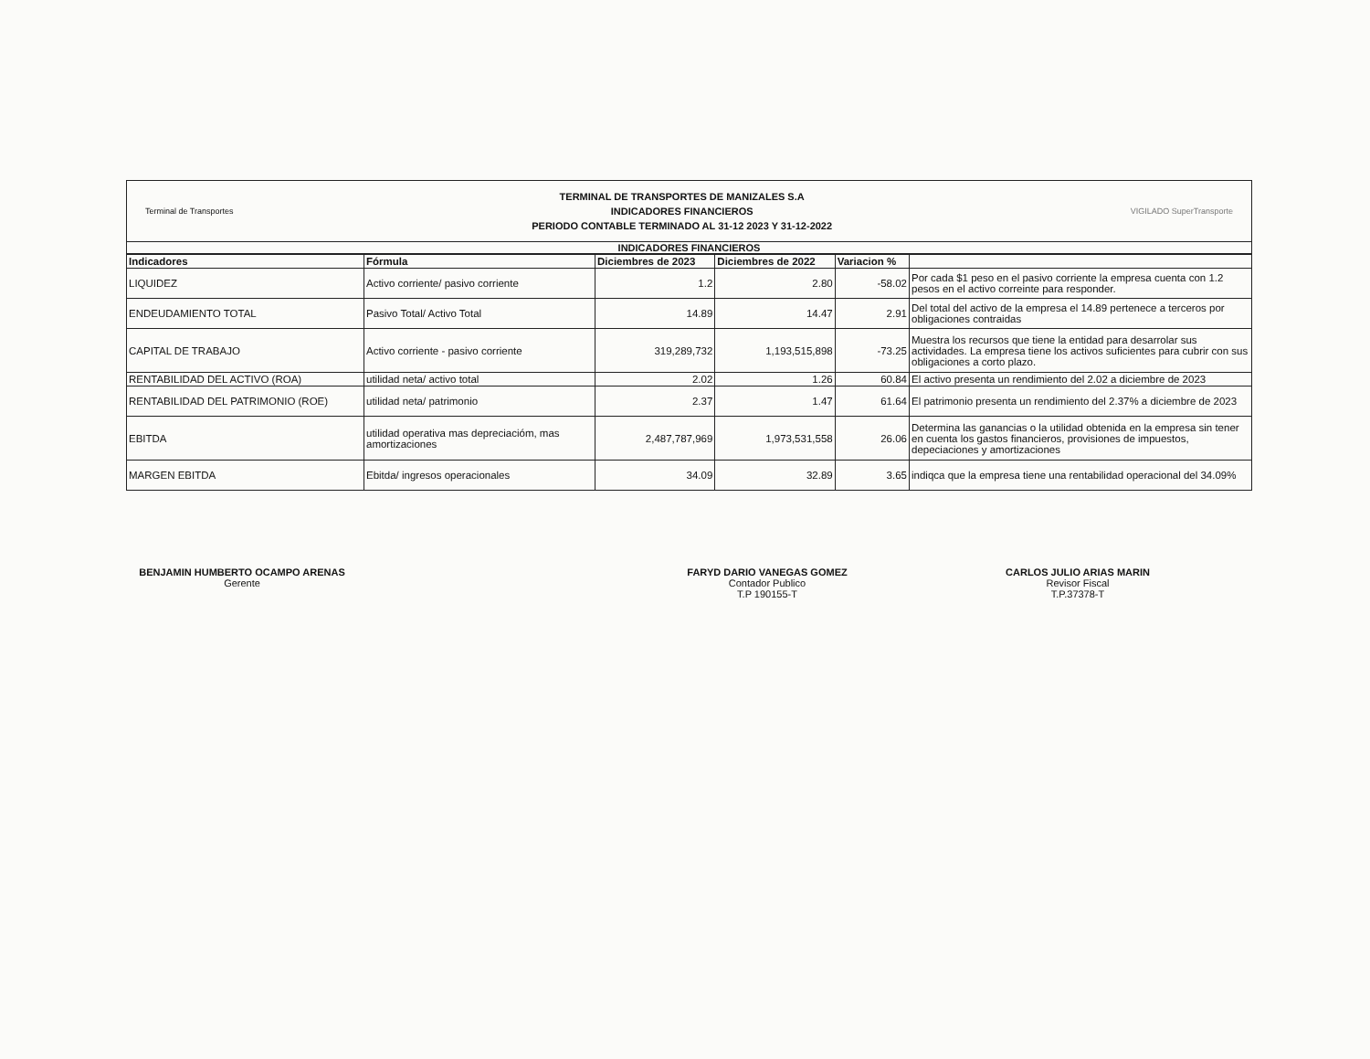Terminal de Transportes
TERMINAL DE TRANSPORTES DE MANIZALES S.A
INDICADORES FINANCIEROS
PERIODO CONTABLE TERMINADO AL 31-12 2023 Y 31-12-2022
VIGILADO SuperTransporte
INDICADORES FINANCIEROS
| Indicadores | Fórmula | Diciembres de 2023 | Diciembres de 2022 | Variacion % | |
| --- | --- | --- | --- | --- | --- |
| LIQUIDEZ | Activo corriente/ pasivo corriente | 1.2 | 2.80 | -58.02 | Por cada $1 peso en el pasivo corriente la empresa cuenta con 1.2 pesos en el activo correinte para responder. |
| ENDEUDAMIENTO TOTAL | Pasivo Total/ Activo Total | 14.89 | 14.47 | 2.91 | Del total del activo de la empresa el 14.89 pertenece a terceros por obligaciones contraidas |
| CAPITAL DE TRABAJO | Activo corriente - pasivo corriente | 319,289,732 | 1,193,515,898 | -73.25 | Muestra los recursos que tiene la entidad para desarrolar sus actividades. La empresa tiene los activos suficientes para cubrir con sus obligaciones a corto plazo. |
| RENTABILIDAD DEL ACTIVO (ROA) | utilidad neta/ activo total | 2.02 | 1.26 | 60.84 | El activo presenta un rendimiento del 2.02 a diciembre de 2023 |
| RENTABILIDAD DEL PATRIMONIO (ROE) | utilidad neta/ patrimonio | 2.37 | 1.47 | 61.64 | El patrimonio presenta un rendimiento del 2.37% a diciembre de 2023 |
| EBITDA | utilidad operativa mas depreciacióm, mas amortizaciones | 2,487,787,969 | 1,973,531,558 | 26.06 | Determina las ganancias o la utilidad obtenida en la empresa sin tener en cuenta los gastos financieros, provisiones de impuestos, depeciaciones y amortizaciones |
| MARGEN EBITDA | Ebitda/ ingresos operacionales | 34.09 | 32.89 | 3.65 | indiqca que la empresa tiene una rentabilidad operacional del 34.09% |
BENJAMIN HUMBERTO OCAMPO ARENAS
Gerente
FARYD DARIO VANEGAS GOMEZ
Contador Publico
T.P 190155-T
CARLOS JULIO ARIAS MARIN
Revisor Fiscal
T.P.37378-T